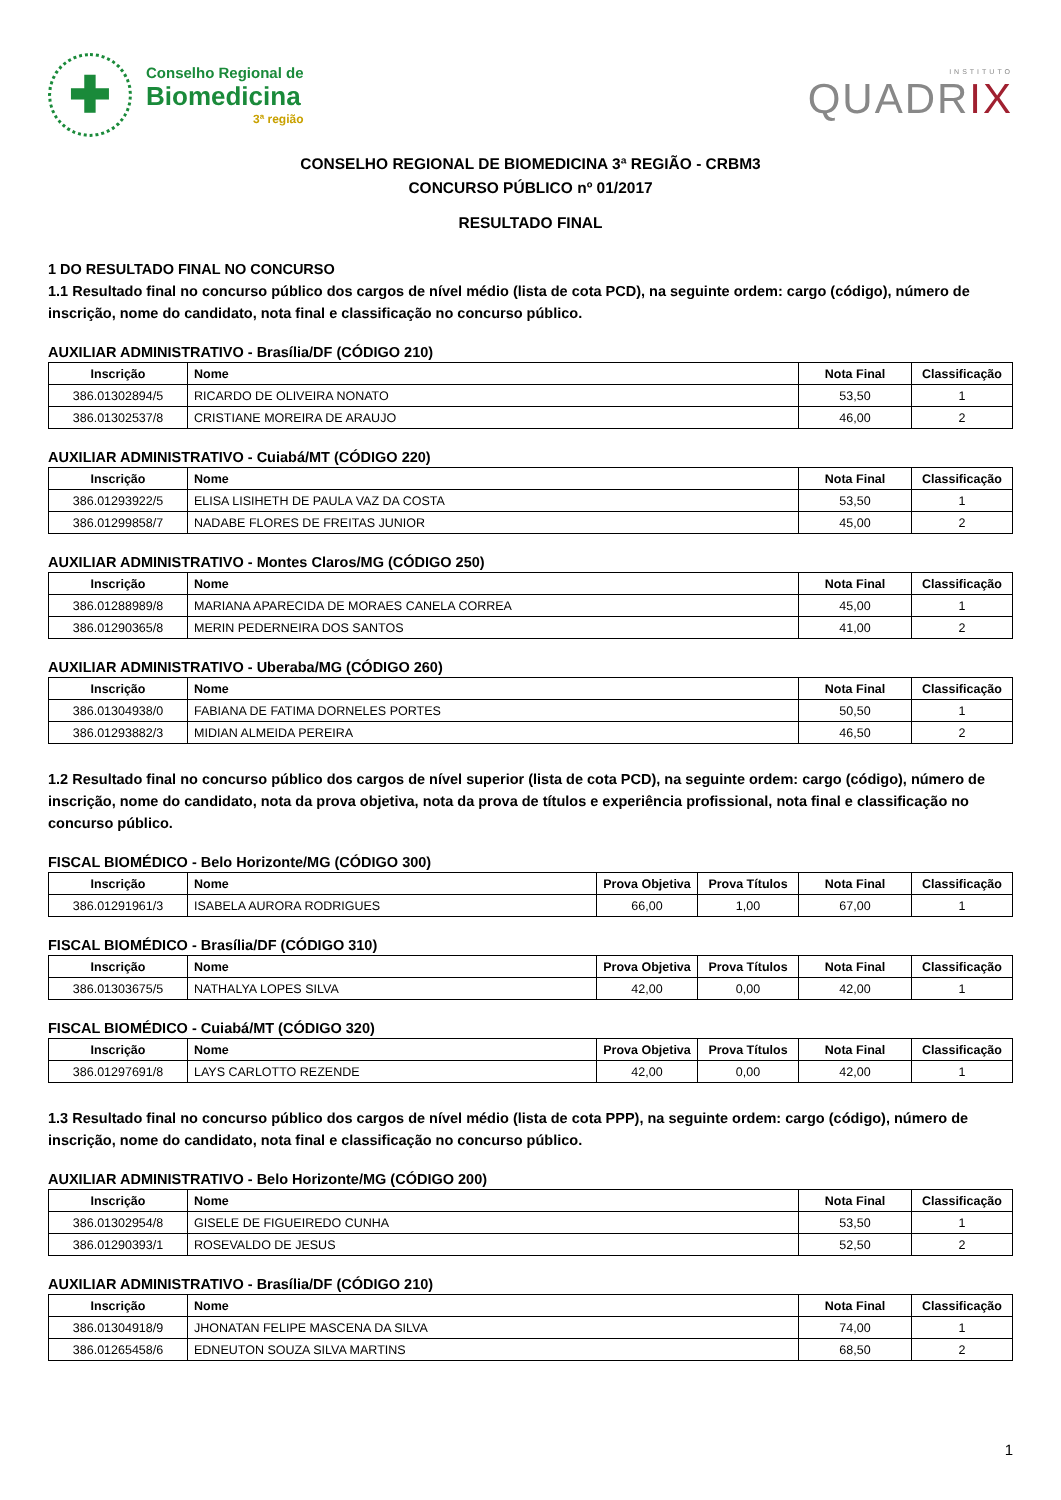✚
Conselho Regional de
Biomedicina
3ª região
INSTITUTO
QUADRIX
CONSELHO REGIONAL DE BIOMEDICINA 3ª REGIÃO - CRBM3
CONCURSO PÚBLICO nº 01/2017
RESULTADO FINAL
1 DO RESULTADO FINAL NO CONCURSO
1.1 Resultado final no concurso público dos cargos de nível médio (lista de cota PCD), na seguinte ordem: cargo (código), número de inscrição, nome do candidato, nota final e classificação no concurso público.
AUXILIAR ADMINISTRATIVO - Brasília/DF (CÓDIGO 210)
| Inscrição | Nome | Nota Final | Classificação |
| --- | --- | --- | --- |
| 386.01302894/5 | RICARDO DE OLIVEIRA NONATO | 53,50 | 1 |
| 386.01302537/8 | CRISTIANE MOREIRA DE ARAUJO | 46,00 | 2 |
AUXILIAR ADMINISTRATIVO - Cuiabá/MT (CÓDIGO 220)
| Inscrição | Nome | Nota Final | Classificação |
| --- | --- | --- | --- |
| 386.01293922/5 | ELISA LISIHETH DE PAULA VAZ DA COSTA | 53,50 | 1 |
| 386.01299858/7 | NADABE FLORES DE FREITAS JUNIOR | 45,00 | 2 |
AUXILIAR ADMINISTRATIVO - Montes Claros/MG (CÓDIGO 250)
| Inscrição | Nome | Nota Final | Classificação |
| --- | --- | --- | --- |
| 386.01288989/8 | MARIANA APARECIDA DE MORAES CANELA CORREA | 45,00 | 1 |
| 386.01290365/8 | MERIN PEDERNEIRA DOS SANTOS | 41,00 | 2 |
AUXILIAR ADMINISTRATIVO - Uberaba/MG (CÓDIGO 260)
| Inscrição | Nome | Nota Final | Classificação |
| --- | --- | --- | --- |
| 386.01304938/0 | FABIANA DE FATIMA DORNELES PORTES | 50,50 | 1 |
| 386.01293882/3 | MIDIAN ALMEIDA PEREIRA | 46,50 | 2 |
1.2 Resultado final no concurso público dos cargos de nível superior (lista de cota PCD), na seguinte ordem: cargo (código), número de inscrição, nome do candidato, nota da prova objetiva, nota da prova de títulos e experiência profissional, nota final e classificação no concurso público.
FISCAL BIOMÉDICO - Belo Horizonte/MG (CÓDIGO 300)
| Inscrição | Nome | Prova Objetiva | Prova Títulos | Nota Final | Classificação |
| --- | --- | --- | --- | --- | --- |
| 386.01291961/3 | ISABELA AURORA RODRIGUES | 66,00 | 1,00 | 67,00 | 1 |
FISCAL BIOMÉDICO - Brasília/DF (CÓDIGO 310)
| Inscrição | Nome | Prova Objetiva | Prova Títulos | Nota Final | Classificação |
| --- | --- | --- | --- | --- | --- |
| 386.01303675/5 | NATHALYA LOPES SILVA | 42,00 | 0,00 | 42,00 | 1 |
FISCAL BIOMÉDICO - Cuiabá/MT (CÓDIGO 320)
| Inscrição | Nome | Prova Objetiva | Prova Títulos | Nota Final | Classificação |
| --- | --- | --- | --- | --- | --- |
| 386.01297691/8 | LAYS CARLOTTO REZENDE | 42,00 | 0,00 | 42,00 | 1 |
1.3 Resultado final no concurso público dos cargos de nível médio (lista de cota PPP), na seguinte ordem: cargo (código), número de inscrição, nome do candidato, nota final e classificação no concurso público.
AUXILIAR ADMINISTRATIVO - Belo Horizonte/MG (CÓDIGO 200)
| Inscrição | Nome | Nota Final | Classificação |
| --- | --- | --- | --- |
| 386.01302954/8 | GISELE DE FIGUEIREDO CUNHA | 53,50 | 1 |
| 386.01290393/1 | ROSEVALDO DE JESUS | 52,50 | 2 |
AUXILIAR ADMINISTRATIVO - Brasília/DF (CÓDIGO 210)
| Inscrição | Nome | Nota Final | Classificação |
| --- | --- | --- | --- |
| 386.01304918/9 | JHONATAN FELIPE MASCENA DA SILVA | 74,00 | 1 |
| 386.01265458/6 | EDNEUTON SOUZA SILVA MARTINS | 68,50 | 2 |
1